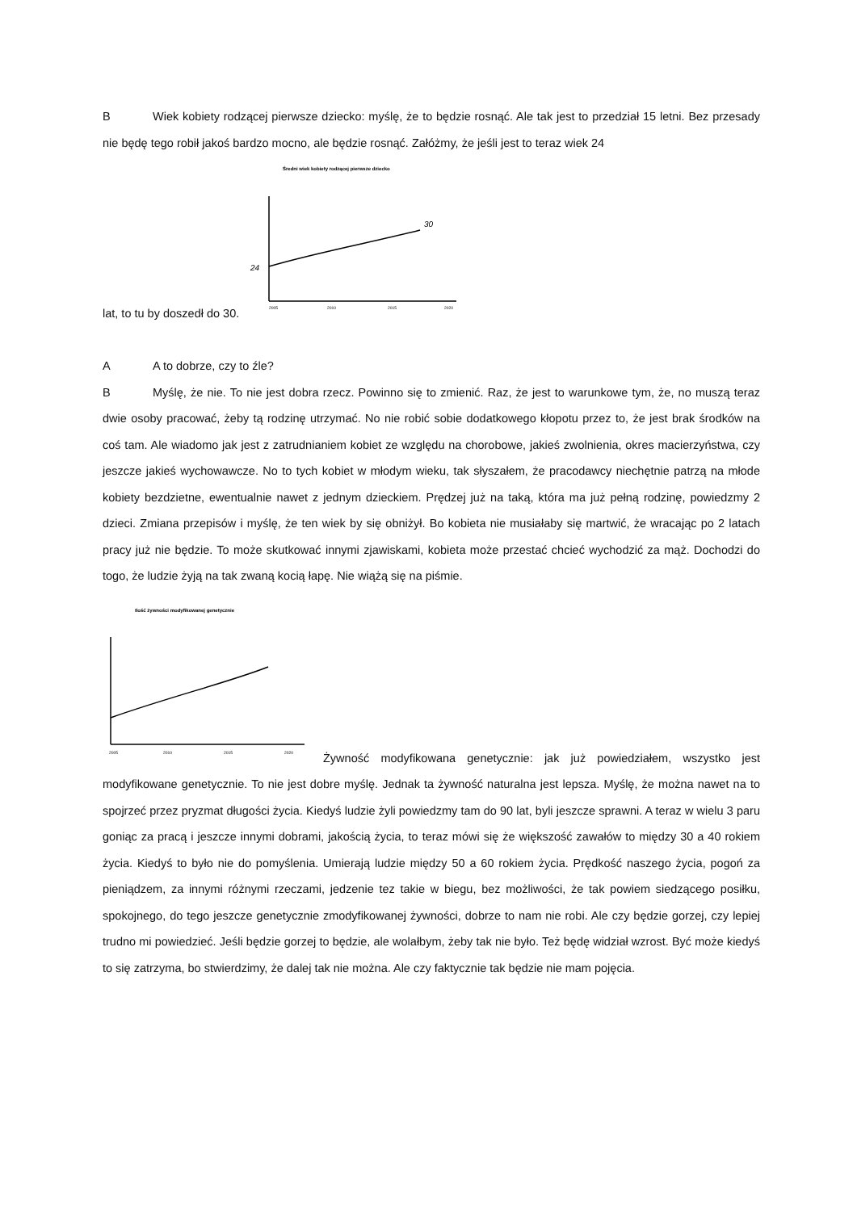B Wiek kobiety rodzącej pierwsze dziecko: myślę, że to będzie rosnąć. Ale tak jest to przedział 15 letni. Bez przesady nie będę tego robił jakoś bardzo mocno, ale będzie rosnąć. Załóżmy, że jeśli jest to teraz wiek 24
lat, to tu by doszedł do 30.
Średni wiek kobiety rodzącej pierwsze dziecko
30
24
2005
2010
2015
2020
A A to dobrze, czy to źle?
B Myślę, że nie. To nie jest dobra rzecz. Powinno się to zmienić. Raz, że jest to warunkowe tym, że, no muszą teraz dwie osoby pracować, żeby tą rodzinę utrzymać. No nie robić sobie dodatkowego kłopotu przez to, że jest brak środków na coś tam. Ale wiadomo jak jest z zatrudnianiem kobiet ze względu na chorobowe, jakieś zwolnienia, okres macierzyństwa, czy jeszcze jakieś wychowawcze. No to tych kobiet w młodym wieku, tak słyszałem, że pracodawcy niechętnie patrzą na młode kobiety bezdzietne, ewentualnie nawet z jednym dzieckiem. Prędzej już na taką, która ma już pełną rodzinę, powiedzmy 2 dzieci. Zmiana przepisów i myślę, że ten wiek by się obniżył. Bo kobieta nie musiałaby się martwić, że wracając po 2 latach pracy już nie będzie. To może skutkować innymi zjawiskami, kobieta może przestać chcieć wychodzić za mąż. Dochodzi do togo, że ludzie żyją na tak zwaną kocią łapę. Nie wiążą się na piśmie.
Ilość żywności modyfikowanej genetycznie
2005
2010
2015
2020
Żywność modyfikowana genetycznie: jak już powiedziałem, wszystko jest modyfikowane genetycznie. To nie jest dobre myślę. Jednak ta żywność naturalna jest lepsza. Myślę, że można nawet na to spojrzeć przez pryzmat długości życia. Kiedyś ludzie żyli powiedzmy tam do 90 lat, byli jeszcze sprawni. A teraz w wielu 3 paru goniąc za pracą i jeszcze innymi dobrami, jakością życia, to teraz mówi się że większość zawałów to między 30 a 40 rokiem życia. Kiedyś to było nie do pomyślenia. Umierają ludzie między 50 a 60 rokiem życia. Prędkość naszego życia, pogoń za pieniądzem, za innymi różnymi rzeczami, jedzenie tez takie w biegu, bez możliwości, że tak powiem siedzącego posiłku, spokojnego, do tego jeszcze genetycznie zmodyfikowanej żywności, dobrze to nam nie robi. Ale czy będzie gorzej, czy lepiej trudno mi powiedzieć. Jeśli będzie gorzej to będzie, ale wolałbym, żeby tak nie było. Też będę widział wzrost. Być może kiedyś to się zatrzyma, bo stwierdzimy, że dalej tak nie można. Ale czy faktycznie tak będzie nie mam pojęcia.